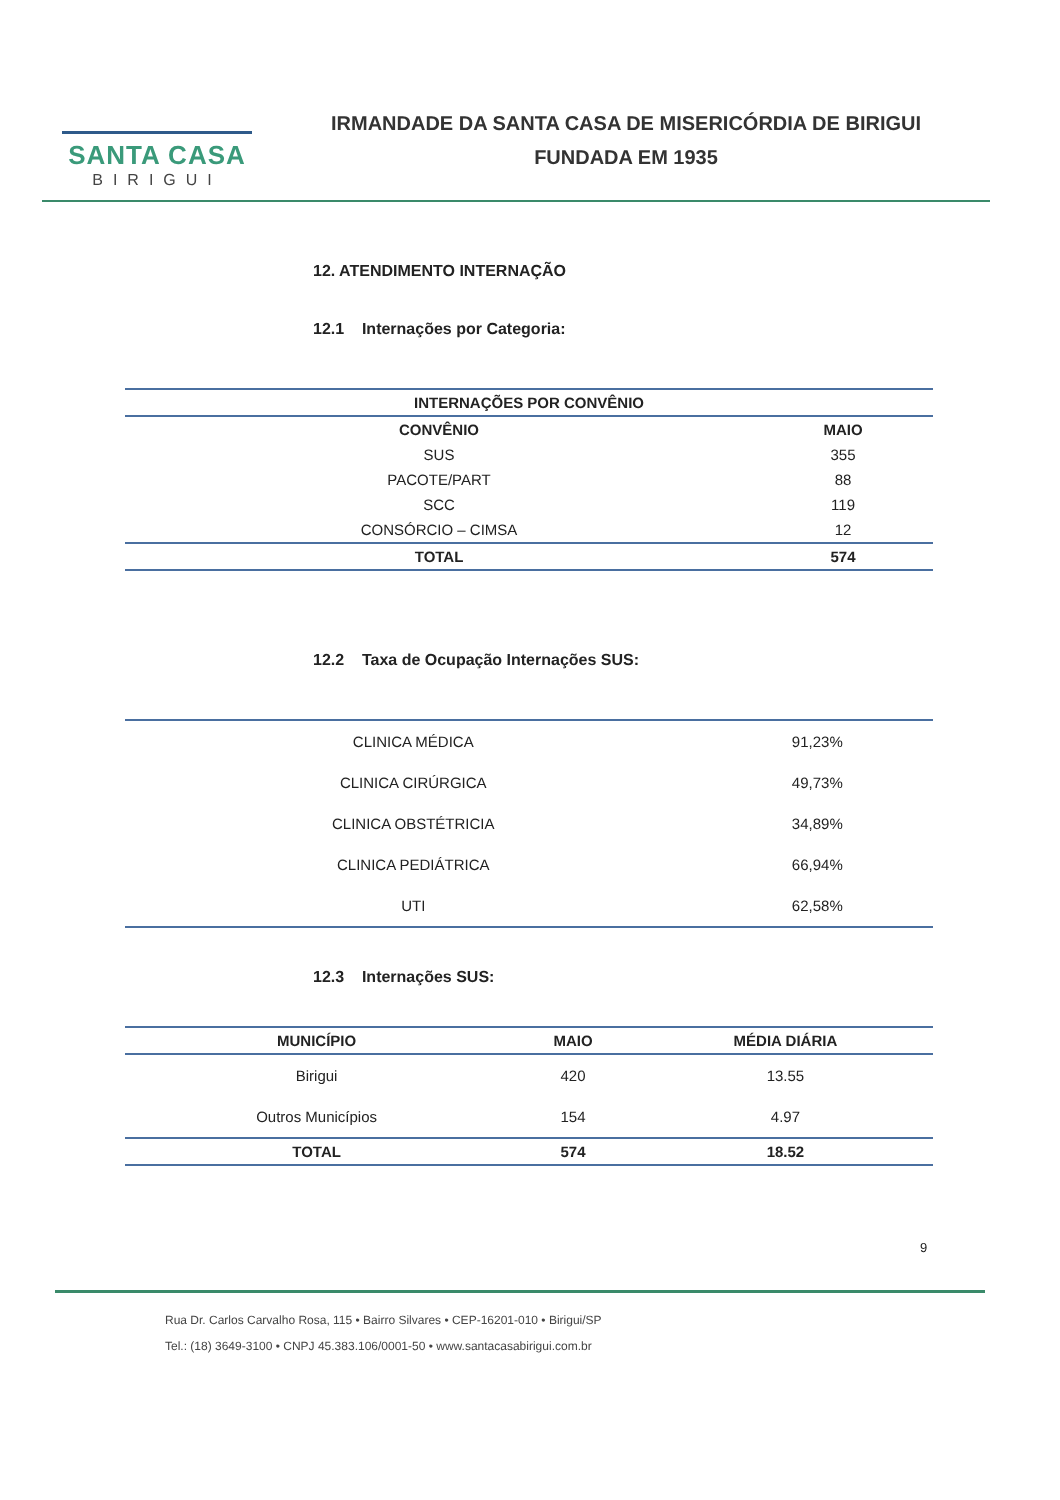SANTA CASA
BIRIGUI
IRMANDADE DA SANTA CASA DE MISERICÓRDIA DE BIRIGUI
FUNDADA EM 1935
12. ATENDIMENTO INTERNAÇÃO
12.1 Internações por Categoria:
| INTERNAÇÕES POR CONVÊNIO | |
| --- | --- |
| CONVÊNIO | MAIO |
| SUS | 355 |
| PACOTE/PART | 88 |
| SCC | 119 |
| CONSÓRCIO – CIMSA | 12 |
| TOTAL | 574 |
12.2 Taxa de Ocupação Internações SUS:
| CLINICA MÉDICA | 91,23% |
| CLINICA CIRÚRGICA | 49,73% |
| CLINICA OBSTÉTRICIA | 34,89% |
| CLINICA PEDIÁTRICA | 66,94% |
| UTI | 62,58% |
12.3 Internações SUS:
| MUNICÍPIO | MAIO | MÉDIA DIÁRIA |
| --- | --- | --- |
| Birigui | 420 | 13.55 |
| Outros Municípios | 154 | 4.97 |
| TOTAL | 574 | 18.52 |
9
Rua Dr. Carlos Carvalho Rosa, 115 • Bairro Silvares • CEP-16201-010 • Birigui/SP
Tel.: (18) 3649-3100 • CNPJ 45.383.106/0001-50 • www.santacasabirigui.com.br